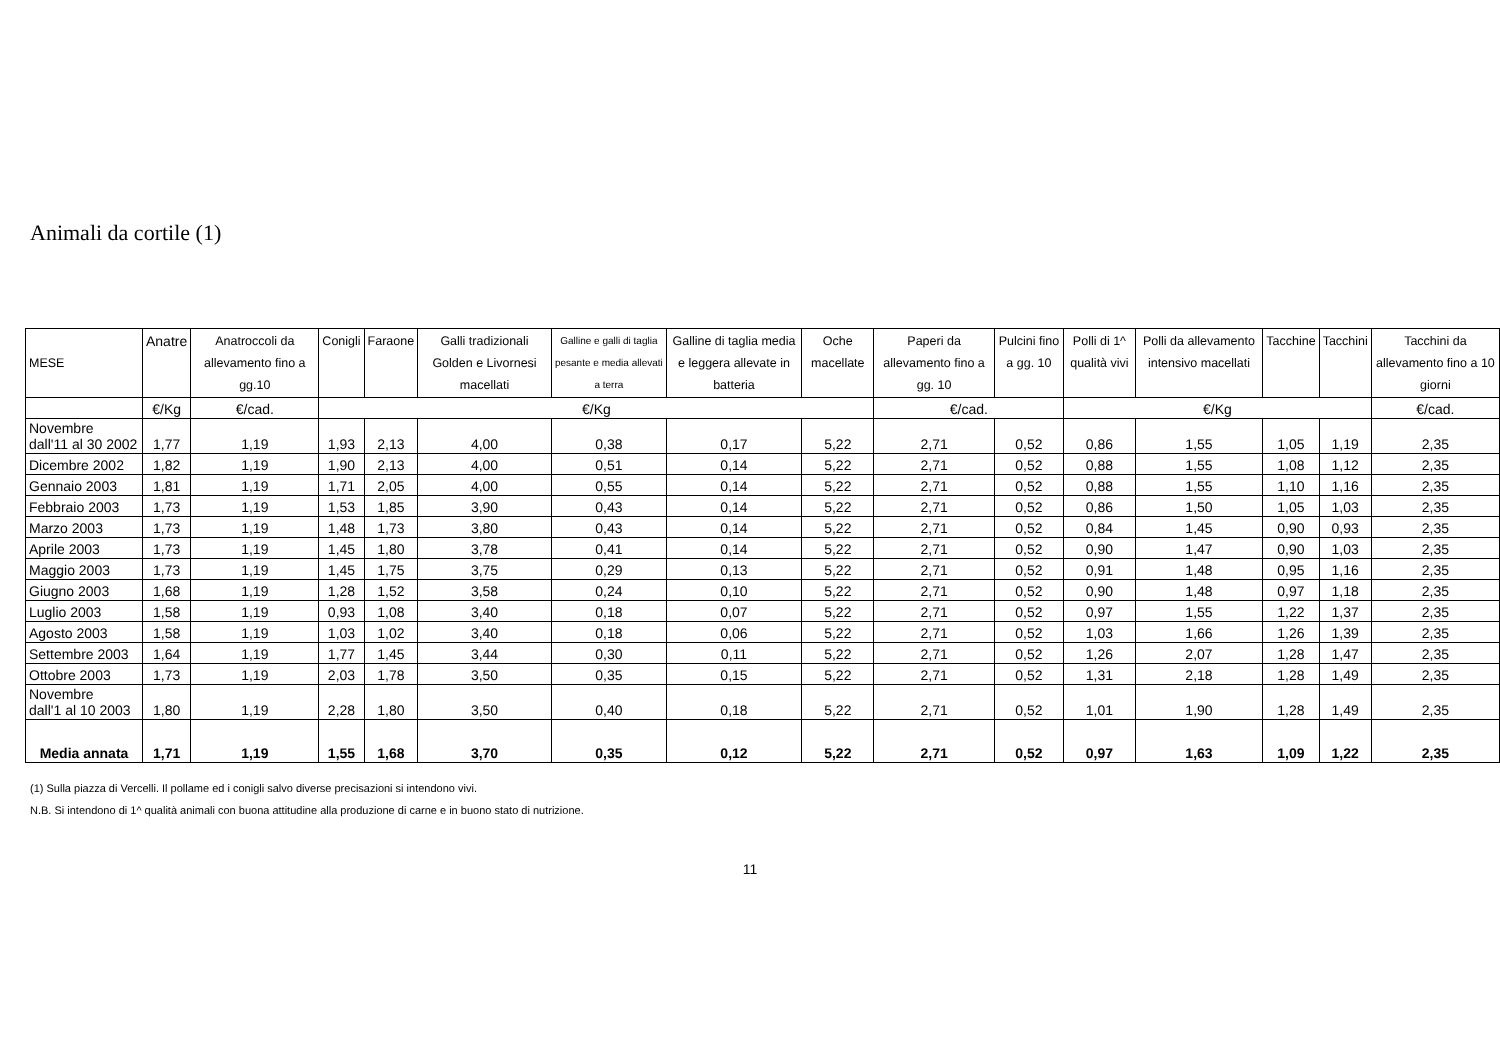Animali da cortile (1)
| MESE | Anatre | Anatroccoli da allevamento fino a gg.10 | Conigli | Faraone | Galli tradizionali Golden e Livornesi macellati | Galline e galli di taglia pesante e media allevati a terra | Galline di taglia media e leggera allevate in batteria | Oche macellate | Paperi da allevamento fino a gg. 10 | Pulcini fino a gg. 10 | Polli di 1^ qualità vivi | Polli da allevamento intensivo macellati | Tacchine | Tacchini | Tacchini da allevamento fino a 10 giorni |
| --- | --- | --- | --- | --- | --- | --- | --- | --- | --- | --- | --- | --- | --- | --- | --- |
| | €/Kg | €/cad. | €/Kg | | | | | | €/cad. | | €/Kg | | | | €/cad. |
| Novembre dall'11 al 30 2002 | 1,77 | 1,19 | 1,93 | 2,13 | 4,00 | 0,38 | 0,17 | 5,22 | 2,71 | 0,52 | 0,86 | 1,55 | 1,05 | 1,19 | 2,35 |
| Dicembre 2002 | 1,82 | 1,19 | 1,90 | 2,13 | 4,00 | 0,51 | 0,14 | 5,22 | 2,71 | 0,52 | 0,88 | 1,55 | 1,08 | 1,12 | 2,35 |
| Gennaio 2003 | 1,81 | 1,19 | 1,71 | 2,05 | 4,00 | 0,55 | 0,14 | 5,22 | 2,71 | 0,52 | 0,88 | 1,55 | 1,10 | 1,16 | 2,35 |
| Febbraio 2003 | 1,73 | 1,19 | 1,53 | 1,85 | 3,90 | 0,43 | 0,14 | 5,22 | 2,71 | 0,52 | 0,86 | 1,50 | 1,05 | 1,03 | 2,35 |
| Marzo 2003 | 1,73 | 1,19 | 1,48 | 1,73 | 3,80 | 0,43 | 0,14 | 5,22 | 2,71 | 0,52 | 0,84 | 1,45 | 0,90 | 0,93 | 2,35 |
| Aprile 2003 | 1,73 | 1,19 | 1,45 | 1,80 | 3,78 | 0,41 | 0,14 | 5,22 | 2,71 | 0,52 | 0,90 | 1,47 | 0,90 | 1,03 | 2,35 |
| Maggio 2003 | 1,73 | 1,19 | 1,45 | 1,75 | 3,75 | 0,29 | 0,13 | 5,22 | 2,71 | 0,52 | 0,91 | 1,48 | 0,95 | 1,16 | 2,35 |
| Giugno 2003 | 1,68 | 1,19 | 1,28 | 1,52 | 3,58 | 0,24 | 0,10 | 5,22 | 2,71 | 0,52 | 0,90 | 1,48 | 0,97 | 1,18 | 2,35 |
| Luglio 2003 | 1,58 | 1,19 | 0,93 | 1,08 | 3,40 | 0,18 | 0,07 | 5,22 | 2,71 | 0,52 | 0,97 | 1,55 | 1,22 | 1,37 | 2,35 |
| Agosto 2003 | 1,58 | 1,19 | 1,03 | 1,02 | 3,40 | 0,18 | 0,06 | 5,22 | 2,71 | 0,52 | 1,03 | 1,66 | 1,26 | 1,39 | 2,35 |
| Settembre 2003 | 1,64 | 1,19 | 1,77 | 1,45 | 3,44 | 0,30 | 0,11 | 5,22 | 2,71 | 0,52 | 1,26 | 2,07 | 1,28 | 1,47 | 2,35 |
| Ottobre 2003 | 1,73 | 1,19 | 2,03 | 1,78 | 3,50 | 0,35 | 0,15 | 5,22 | 2,71 | 0,52 | 1,31 | 2,18 | 1,28 | 1,49 | 2,35 |
| Novembre dall'1 al 10 2003 | 1,80 | 1,19 | 2,28 | 1,80 | 3,50 | 0,40 | 0,18 | 5,22 | 2,71 | 0,52 | 1,01 | 1,90 | 1,28 | 1,49 | 2,35 |
| Media annata | 1,71 | 1,19 | 1,55 | 1,68 | 3,70 | 0,35 | 0,12 | 5,22 | 2,71 | 0,52 | 0,97 | 1,63 | 1,09 | 1,22 | 2,35 |
(1) Sulla piazza di Vercelli. Il pollame ed i conigli salvo diverse precisazioni si intendono vivi.
N.B. Si intendono di 1^ qualità animali con buona attitudine alla produzione di carne e in buono stato di nutrizione.
11